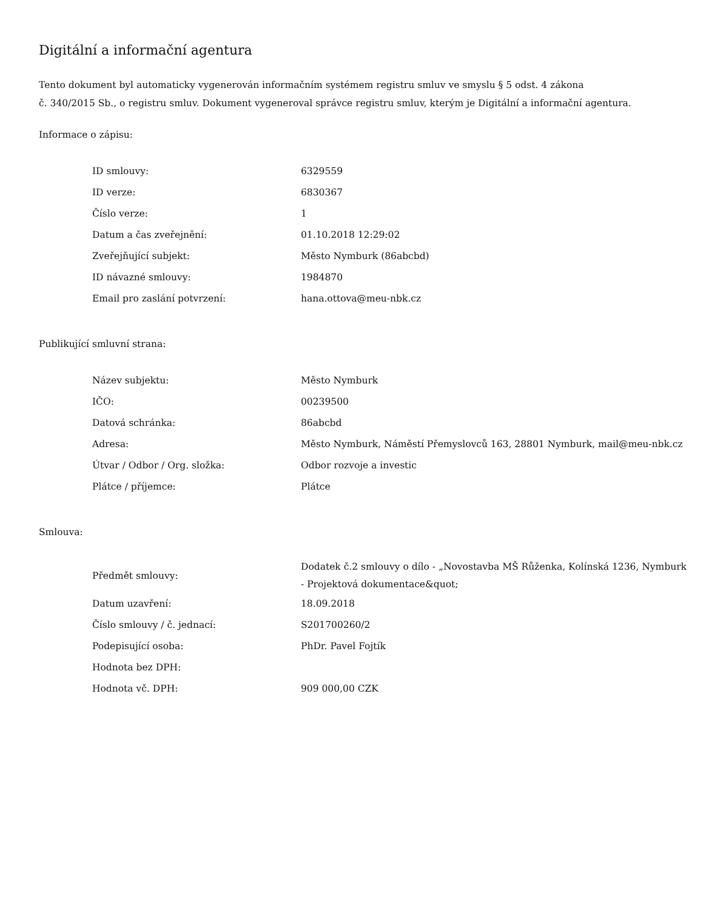Digitální a informační agentura
Tento dokument byl automaticky vygenerován informačním systémem registru smluv ve smyslu § 5 odst. 4 zákona
č. 340/2015 Sb., o registru smluv. Dokument vygeneroval správce registru smluv, kterým je Digitální a informační agentura.
Informace o zápisu:
| ID smlouvy: | 6329559 |
| ID verze: | 6830367 |
| Číslo verze: | 1 |
| Datum a čas zveřejnění: | 01.10.2018 12:29:02 |
| Zveřejňující subjekt: | Město Nymburk (86abcbd) |
| ID návazné smlouvy: | 1984870 |
| Email pro zaslání potvrzení: | hana.ottova@meu-nbk.cz |
Publikující smluvní strana:
| Název subjektu: | Město Nymburk |
| IČO: | 00239500 |
| Datová schránka: | 86abcbd |
| Adresa: | Město Nymburk, Náměstí Přemyslovců 163, 28801 Nymburk, mail@meu-nbk.cz |
| Útvar / Odbor / Org. složka: | Odbor rozvoje a investic |
| Plátce / příjemce: | Plátce |
Smlouva:
| Předmět smlouvy: | Dodatek č.2 smlouvy o dílo - „Novostavba MŠ Růženka, Kolínská 1236, Nymburk - Projektová dokumentace&quot; |
| Datum uzavření: | 18.09.2018 |
| Číslo smlouvy / č. jednací: | S201700260/2 |
| Podepisující osoba: | PhDr. Pavel Fojtík |
| Hodnota bez DPH: | |
| Hodnota vč. DPH: | 909 000,00 CZK |